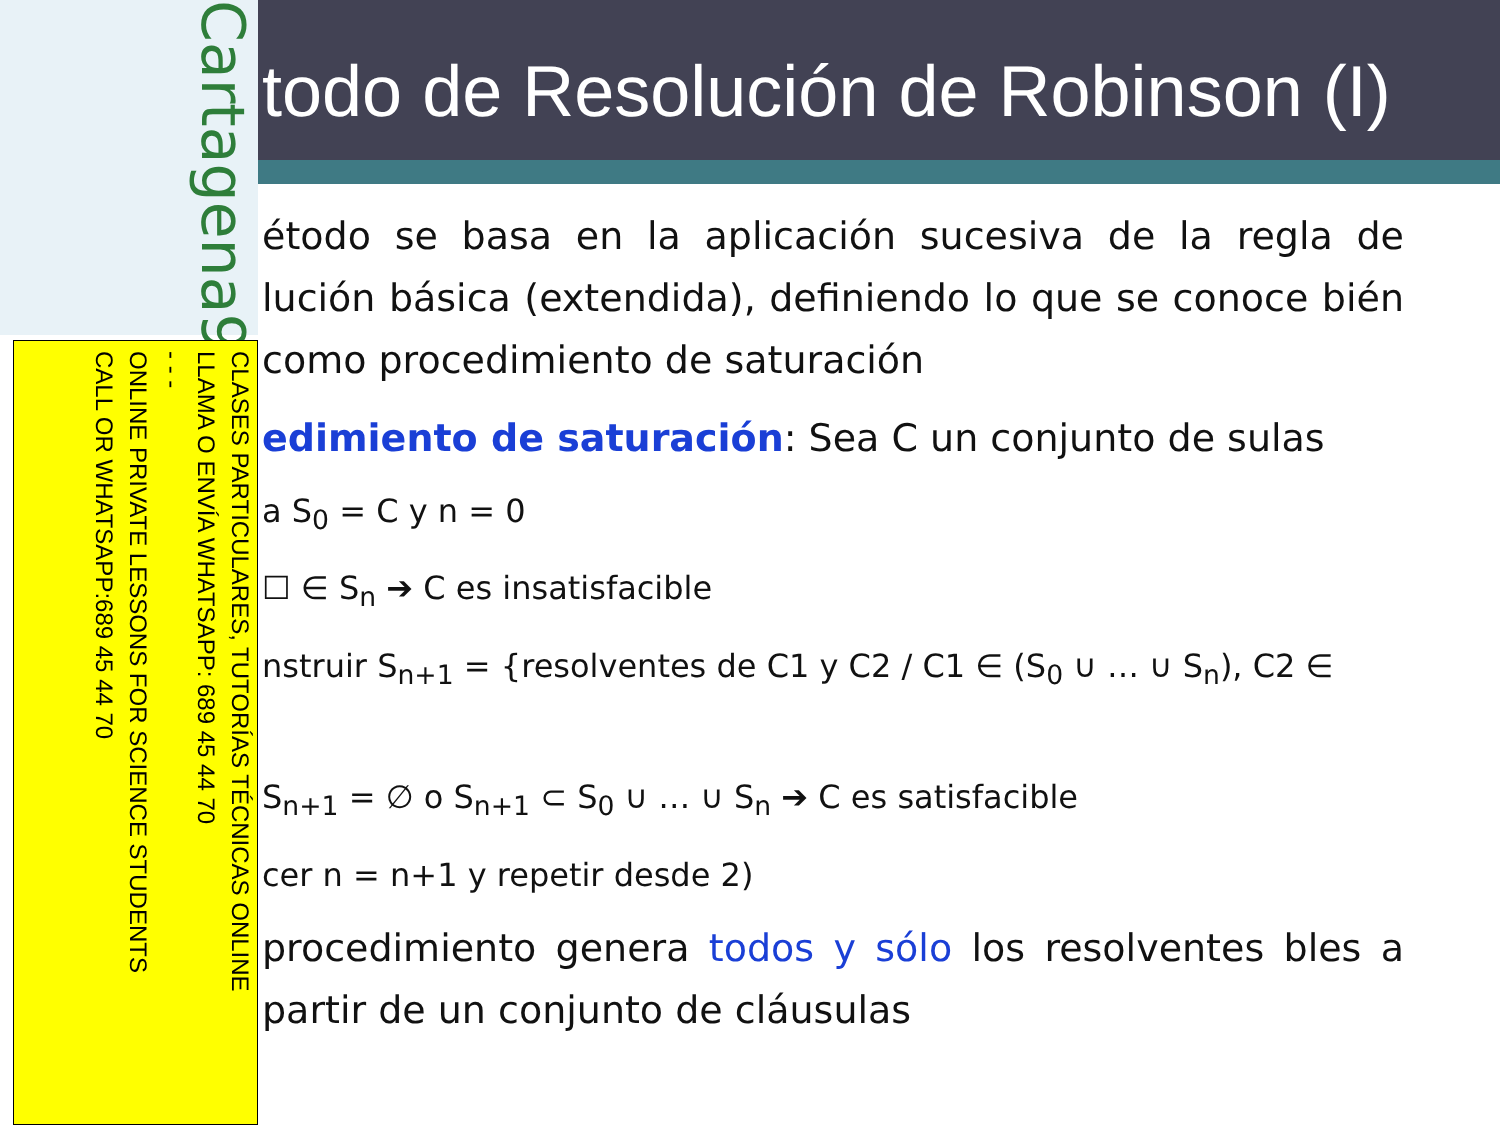Cartagena99
CLASES PARTICULARES, TUTORÍAS TÉCNICAS ONLINE
LLAMA O ENVÍA WHATSAPP: 689 45 44 70
- - -
ONLINE PRIVATE LESSONS FOR SCIENCE STUDENTS
CALL OR WHATSAPP:689 45 44 70
todo de Resolución de Robinson (I)
étodo se basa en la aplicación sucesiva de la regla de lución básica (extendida), definiendo lo que se conoce bién como procedimiento de saturación
edimiento de saturación: Sea C un conjunto de sulas
a S<sub>0</sub> = C y n = 0
☐ ∈ S<sub>n</sub> ➔ C es insatisfacible
nstruir S<sub>n+1</sub> = {resolventes de C1 y C2 / C1 ∈ (S<sub>0</sub> ∪ … ∪ S<sub>n</sub>), C2 ∈
S<sub>n+1</sub> = ∅ o S<sub>n+1</sub> ⊂ S<sub>0</sub> ∪ … ∪ S<sub>n</sub> ➔ C es satisfacible
cer n = n+1 y repetir desde 2)
procedimiento genera todos y sólo los resolventes bles a partir de un conjunto de cláusulas